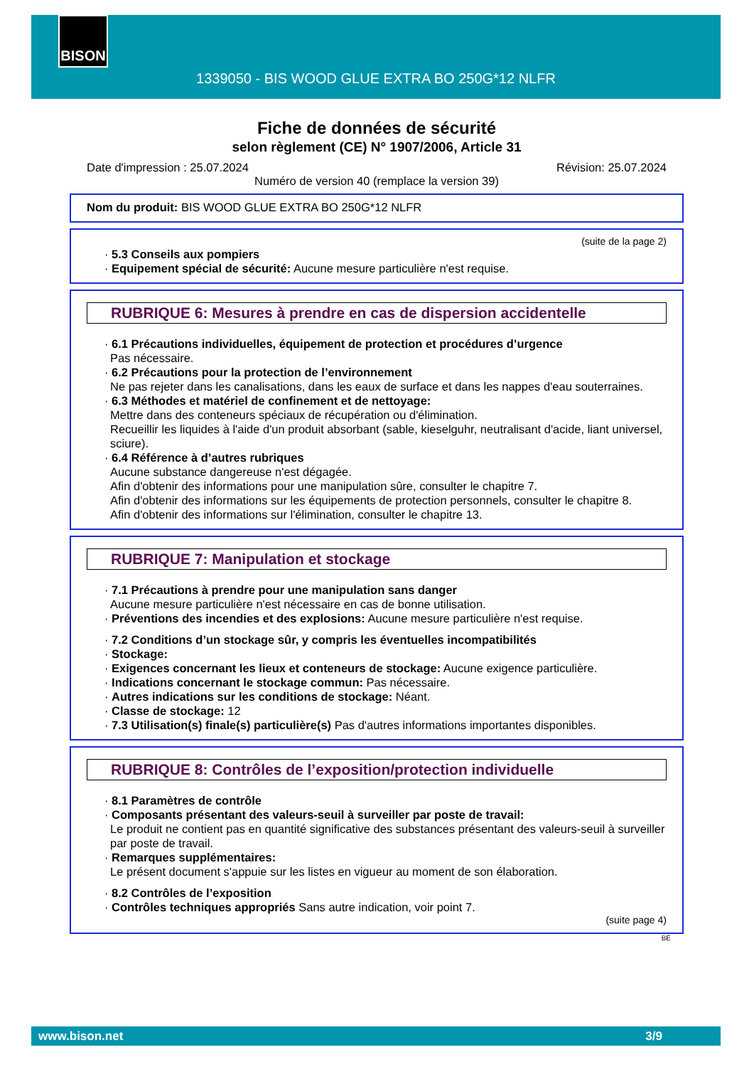BISON
1339050 - BIS WOOD GLUE EXTRA BO 250G*12 NLFR
Fiche de données de sécurité
selon règlement (CE) N° 1907/2006, Article 31
Date d'impression : 25.07.2024 Révision: 25.07.2024
Numéro de version 40 (remplace la version 39)
Nom du produit: BIS WOOD GLUE EXTRA BO 250G*12 NLFR
(suite de la page 2)
· 5.3 Conseils aux pompiers
· Equipement spécial de sécurité: Aucune mesure particulière n'est requise.
RUBRIQUE 6: Mesures à prendre en cas de dispersion accidentelle
· 6.1 Précautions individuelles, équipement de protection et procédures d’urgence
Pas nécessaire.
· 6.2 Précautions pour la protection de l’environnement
Ne pas rejeter dans les canalisations, dans les eaux de surface et dans les nappes d'eau souterraines.
· 6.3 Méthodes et matériel de confinement et de nettoyage:
Mettre dans des conteneurs spéciaux de récupération ou d'élimination.
Recueillir les liquides à l'aide d'un produit absorbant (sable, kieselguhr, neutralisant d'acide, liant universel, sciure).
· 6.4 Référence à d’autres rubriques
Aucune substance dangereuse n'est dégagée.
Afin d'obtenir des informations pour une manipulation sûre, consulter le chapitre 7.
Afin d'obtenir des informations sur les équipements de protection personnels, consulter le chapitre 8.
Afin d'obtenir des informations sur l'élimination, consulter le chapitre 13.
RUBRIQUE 7: Manipulation et stockage
· 7.1 Précautions à prendre pour une manipulation sans danger
Aucune mesure particulière n'est nécessaire en cas de bonne utilisation.
· Préventions des incendies et des explosions: Aucune mesure particulière n'est requise.
· 7.2 Conditions d’un stockage sûr, y compris les éventuelles incompatibilités
· Stockage:
· Exigences concernant les lieux et conteneurs de stockage: Aucune exigence particulière.
· Indications concernant le stockage commun: Pas nécessaire.
· Autres indications sur les conditions de stockage: Néant.
· Classe de stockage: 12
· 7.3 Utilisation(s) finale(s) particulière(s) Pas d'autres informations importantes disponibles.
RUBRIQUE 8: Contrôles de l’exposition/protection individuelle
· 8.1 Paramètres de contrôle
· Composants présentant des valeurs-seuil à surveiller par poste de travail:
Le produit ne contient pas en quantité significative des substances présentant des valeurs-seuil à surveiller par poste de travail.
· Remarques supplémentaires:
Le présent document s'appuie sur les listes en vigueur au moment de son élaboration.
· 8.2 Contrôles de l’exposition
· Contrôles techniques appropriés Sans autre indication, voir point 7.
(suite page 4)
BE
www.bison.net 3/9